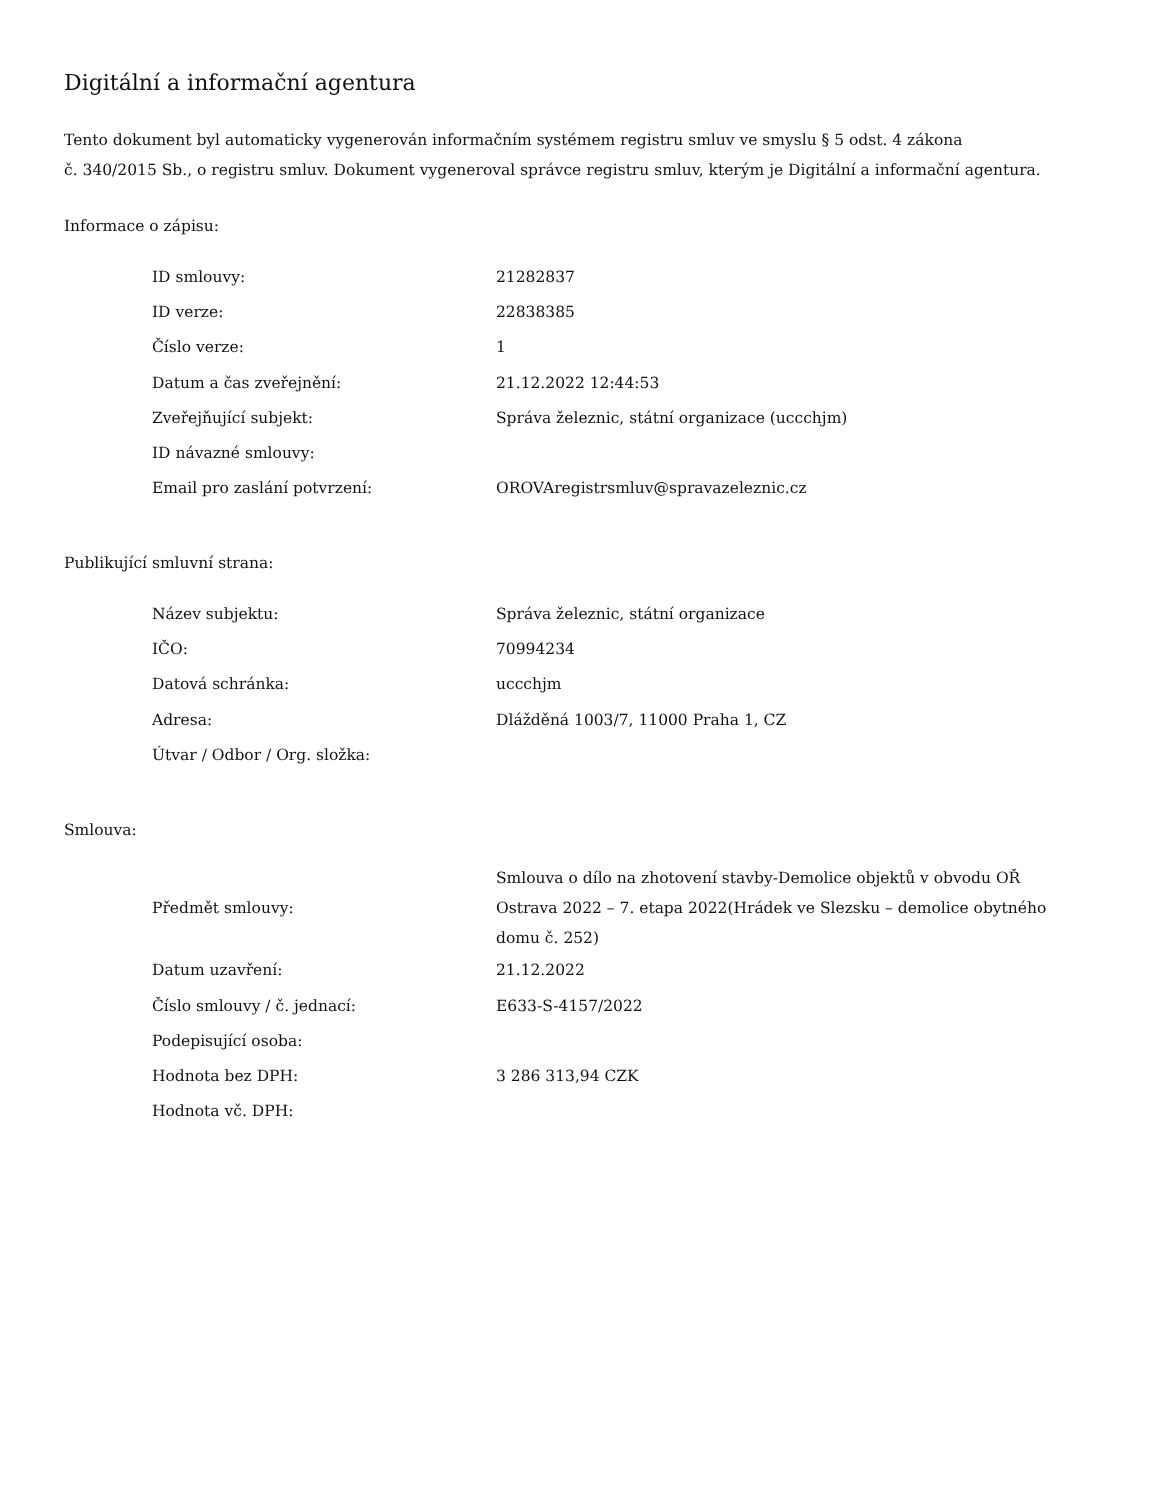Digitální a informační agentura
Tento dokument byl automaticky vygenerován informačním systémem registru smluv ve smyslu § 5 odst. 4 zákona
č. 340/2015 Sb., o registru smluv. Dokument vygeneroval správce registru smluv, kterým je Digitální a informační agentura.
Informace o zápisu:
| ID smlouvy: | 21282837 |
| ID verze: | 22838385 |
| Číslo verze: | 1 |
| Datum a čas zveřejnění: | 21.12.2022 12:44:53 |
| Zveřejňující subjekt: | Správa železnic, státní organizace (uccchjm) |
| ID návazné smlouvy: | |
| Email pro zaslání potvrzení: | OROVAregistrsmluv@spravazeleznic.cz |
Publikující smluvní strana:
| Název subjektu: | Správa železnic, státní organizace |
| IČO: | 70994234 |
| Datová schránka: | uccchjm |
| Adresa: | Dlážděná 1003/7, 11000 Praha 1, CZ |
| Útvar / Odbor / Org. složka: | |
Smlouva:
| Předmět smlouvy: | Smlouva o dílo na zhotovení stavby-Demolice objektů v obvodu OŘ Ostrava 2022 – 7. etapa 2022(Hrádek ve Slezsku – demolice obytného domu č. 252) |
| Datum uzavření: | 21.12.2022 |
| Číslo smlouvy / č. jednací: | E633-S-4157/2022 |
| Podepisující osoba: | |
| Hodnota bez DPH: | 3 286 313,94 CZK |
| Hodnota vč. DPH: | |